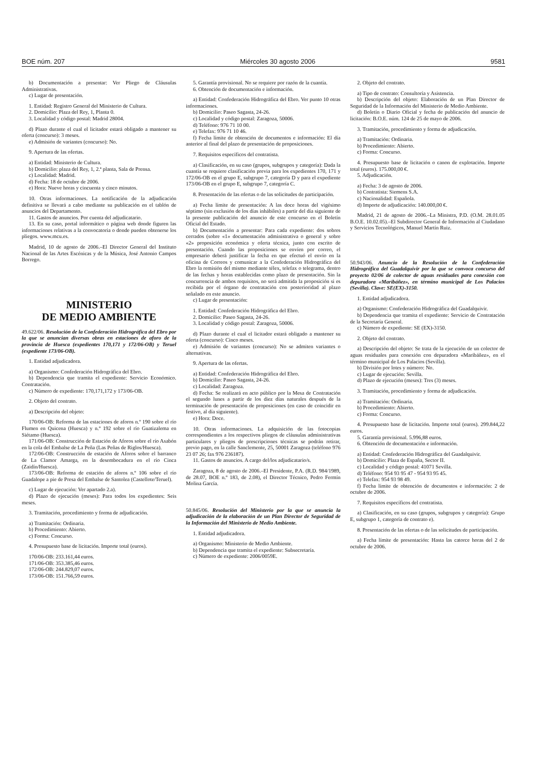BOE núm. 207 Miércoles 30 agosto 2006 9581
b) Documentación a presentar: Ver Pliego de Cláusulas Administrativas.
c) Lugar de presentación.
1. Entidad: Registro General del Ministerio de Cultura.
2. Domicilio: Plaza del Rey, 1, Planta 0.
3. Localidad y código postal: Madrid 28004.
d) Plazo durante el cual el licitador estará obligado a mantener su oferta (concurso): 3 meses.
e) Admisión de variantes (concurso): No.
9. Apertura de las ofertas.
a) Entidad: Ministerio de Cultura.
b) Domicilio: plaza del Rey, 1, 2.ª planta, Sala de Prensa.
c) Localidad: Madrid.
d) Fecha: 18 de octubre de 2006.
e) Hora: Nueve horas y cincuenta y cinco minutos.
10. Otras informaciones. La notificación de la adjudicación definitiva se llevará a cabo mediante su publicación en el tablón de anuncios del Departamento.
11. Gastos de anuncios. Por cuenta del adjudicatario.
13. En su caso, portal informático o página web donde figuren las informaciones relativas a la convocatoria o donde pueden obtenerse los pliegos. www.mcu.es.
Madrid, 10 de agosto de 2006.–El Director General del Instituto Nacional de las Artes Escénicas y de la Música, José Antonio Campos Borrego.
MINISTERIO
DE MEDIO AMBIENTE
49.622/06. Resolución de la Confederación Hidrográfica del Ebro por la que se anuncian diversas obras en estaciones de aforo de la provincia de Huesca (expedientes 170,171 y 172/06-OB) y Teruel (expediente 173/06-OB).
1. Entidad adjudicadora.
a) Organismo: Confederación Hidrográfica del Ebro.
b) Dependencia que tramita el expediente: Servicio Económico. Contratación.
c) Número de expediente: 170,171,172 y 173/06-OB.
2. Objeto del contrato.
a) Descripción del objeto:
170/06-OB: Reforma de las estaciones de aforos n.º 190 sobre el río Flumen en Quicena (Huesca) y n.º 192 sobre el río Guatizalema en Siétamo (Huesca).
171/06-OB: Construcción de Estación de Aforos sobre el río Asabón en la cola del Embalse de La Peña (Las Peñas de Riglos/Huesca).
172/06-OB: Construcción de estación de Aforos sobre el barranco de La Clamor Amarga, en la desembocadura en el río Cinca (Zaidín/Huesca).
173/06-OB: Reforma de estación de aforos n.º 106 sobre el río Guadalope a pie de Presa del Embalse de Santolea (Castellote/Teruel).
c) Lugar de ejecución: Ver apartado 2.a).
d) Plazo de ejecución (meses): Para todos los expedientes: Seis meses.
3. Tramitación, procedimiento y forma de adjudicación.
a) Tramitación: Ordinaria.
b) Procedimiento: Abierto.
c) Forma: Concurso.
4. Presupuesto base de licitación. Importe total (euros).
170/06-OB: 233.161,44 euros.
171/06-OB: 353.385,46 euros.
172/06-OB: 244.829,07 euros.
173/06-OB: 151.766,59 euros.
5. Garantía provisional. No se requiere por razón de la cuantía.
6. Obtención de documentación e información.
a) Entidad: Confederación Hidrográfica del Ebro. Ver punto 10 otras informaciones.
b) Domicilio: Paseo Sagasta, 24-26.
c) Localidad y código postal: Zaragoza, 50006.
d) Teléfono: 976 71 10 00.
e) Telefax: 976 71 10 46.
f) Fecha límite de obtención de documentos e información: El día anterior al final del plazo de presentación de proposiciones.
7. Requisitos específicos del contratista.
a) Clasificación, en su caso (grupos, subgrupos y categoría): Dada la cuantía se requiere clasificación previa para los expedientes 170, 171 y 172/06-OB en el grupo E, subgrupo 7, categoría D y para el expediente 173/06-OB en el grupo E, subgrupo 7, categoría C.
8. Presentación de las ofertas o de las solicitudes de participación.
a) Fecha límite de presentación: A las doce horas del vigésimo séptimo (sin exclusión de los días inhábiles) a partir del día siguiente de la presente publicación del anuncio de este concurso en el Boletín Oficial del Estado.
b) Documentación a presentar: Para cada expediente: dos sobres cerrados (sobre «1» documentación administrativa o general y sobre «2» proposición económica y oferta técnica, junto con escrito de presentación. Cuando las proposiciones se envíen por correo, el empresario deberá justificar la fecha en que efectuó el envío en la oficina de Correos y comunicar a la Confederación Hidrográfica del Ebro la remisión del mismo mediante télex, telefax o telegrama, dentro de las fechas y horas establecidas como plazo de presentación. Sin la concurrencia de ambos requisitos, no será admitida la proposición si es recibida por el órgano de contratación con posterioridad al plazo señalado en este anuncio.
c) Lugar de presentación:
1. Entidad: Confederación Hidrográfica del Ebro.
2. Domicilio: Paseo Sagasta, 24-26.
3. Localidad y código postal: Zaragoza, 50006.
d) Plazo durante el cual el licitador estará obligado a mantener su oferta (concurso): Cinco meses.
e) Admisión de variantes (concurso): No se admiten variantes o alternativas.
9. Apertura de las ofertas.
a) Entidad: Confederación Hidrográfica del Ebro.
b) Domicilio: Paseo Sagasta, 24-26.
c) Localidad: Zaragoza.
d) Fecha: Se realizará en acto público por la Mesa de Contratación el segundo lunes a partir de los diez días naturales después de la terminación de presentación de proposiciones (en caso de coincidir en festivo, al día siguiente).
e) Hora: Doce.
10. Otras informaciones. La adquisición de las fotocopias correspondientes a los respectivos pliegos de cláusulas administrativas particulares y pliegos de prescripciones técnicas se podrán retirar, previo pago, en la calle Sanclemente, 25, 50001 Zaragoza (teléfono 976 23 07 26; fax 976 236187).
11. Gastos de anuncios. A cargo del/los adjudicatario/s.
Zaragoza, 8 de agosto de 2006.–El Presidente, P.A. (R.D. 984/1989, de 28.07, BOE n.º 183, de 2.08), el Director Técnico, Pedro Fermín Molina García.
50.845/06. Resolución del Ministerio por la que se anuncia la adjudicación de la elaboración de un Plan Director de Seguridad de la Información del Ministerio de Medio Ambiente.
1. Entidad adjudicadora.
a) Organismo: Ministerio de Medio Ambiente.
b) Dependencia que tramita el expediente: Subsecretaría.
c) Número de expediente: 2006/0059E.
2. Objeto del contrato.
a) Tipo de contrato: Consultoría y Asistencia.
b) Descripción del objeto: Elaboración de un Plan Director de Seguridad de la Información del Ministerio de Medio Ambiente.
d) Boletín o Diario Oficial y fecha de publicación del anuncio de licitación: B.O.E. núm. 124 de 25 de mayo de 2006.
3. Tramitación, procedimiento y forma de adjudicación.
a) Tramitación: Ordinaria.
b) Procedimiento: Abierto.
c) Forma: Concurso.
4. Presupuesto base de licitación o canon de explotación. Importe total (euros). 175.000,00 €.
5. Adjudicación.
a) Fecha: 3 de agosto de 2006.
b) Contratista: Siemens S.A.
c) Nacionalidad: Española.
d) Importe de adjudicación: 140.000,00 €.
Madrid, 21 de agosto de 2006.–La Ministra, P.D. (O.M. 28.01.05 B.O.E. 10.02.05).–El Subdirector General de Información al Ciudadano y Servicios Tecnológicos, Manuel Martín Ruiz.
50.943/06. Anuncio de la Resolución de la Confederación Hidrográfica del Guadalquivir por la que se convoca concurso del proyecto 02/06 de colector de aguas residuales para conexión con depuradora «Maribáñez», en término municipal de Los Palacios (Sevilla). Clave: SE(EX)-3150.
1. Entidad adjudicadora.
a) Organismo: Confederación Hidrográfica del Guadalquivir.
b) Dependencia que tramita el expediente: Servicio de Contratación de la Secretaría General.
c) Número de expediente: SE (EX)-3150.
2. Objeto del contrato.
a) Descripción del objeto: Se trata de la ejecución de un colector de aguas residuales para conexión con depuradora «Maribáñez», en el término municipal de Los Palacios (Sevilla).
b) División por lotes y número: No.
c) Lugar de ejecución: Sevilla.
d) Plazo de ejecución (meses): Tres (3) meses.
3. Tramitación, procedimiento y forma de adjudicación.
a) Tramitación: Ordinaria.
b) Procedimiento: Abierto.
c) Forma: Concurso.
4. Presupuesto base de licitación. Importe total (euros). 299.844,22 euros.
5. Garantía provisional. 5.996,88 euros.
6. Obtención de documentación e información.
a) Entidad: Confederación Hidrográfica del Guadalquivir.
b) Domicilio: Plaza de España, Sector II.
c) Localidad y código postal: 41071 Sevilla.
d) Teléfono: 954 93 95 47 - 954 93 95 45.
e) Telefax: 954 93 98 49.
f) Fecha límite de obtención de documentos e información: 2 de octubre de 2006.
7. Requisitos específicos del contratista.
a) Clasificación, en su caso (grupos, subgrupos y categoría): Grupo E, subgrupo 1, categoría de contrato e).
8. Presentación de las ofertas o de las solicitudes de participación.
a) Fecha límite de presentación: Hasta las catorce horas del 2 de octubre de 2006.